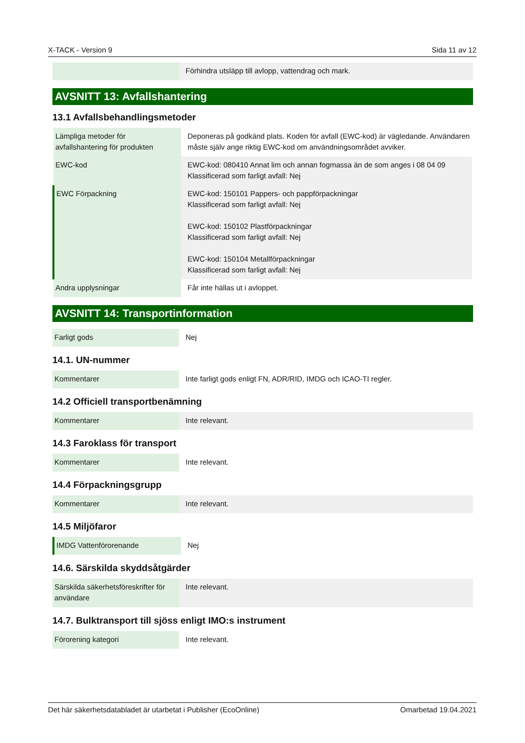X-TACK - Version 9 Sida 11 av 12
| | Förhindra utsläpp till avlopp, vattendrag och mark. |
AVSNITT 13: Avfallshantering
13.1 Avfallsbehandlingsmetoder
| Lämpliga metoder för avfallshantering för produkten | Deponeras på godkänd plats. Koden för avfall (EWC-kod) är vägledande. Användaren måste själv ange riktig EWC-kod om användningsområdet avviker. |
| EWC-kod | EWC-kod: 080410 Annat lim och annan fogmassa än de som anges i 08 04 09 Klassificerad som farligt avfall: Nej |
| EWC Förpackning | EWC-kod: 150101 Pappers- och pappförpackningar Klassificerad som farligt avfall: Nej EWC-kod: 150102 Plastförpackningar Klassificerad som farligt avfall: Nej EWC-kod: 150104 Metallförpackningar Klassificerad som farligt avfall: Nej |
| Andra upplysningar | Får inte hällas ut i avloppet. |
AVSNITT 14: Transportinformation
| Farligt gods | Nej |
14.1. UN-nummer
| Kommentarer | Inte farligt gods enligt FN, ADR/RID, IMDG och ICAO-TI regler. |
14.2 Officiell transportbenämning
| Kommentarer | Inte relevant. |
14.3 Faroklass för transport
| Kommentarer | Inte relevant. |
14.4 Förpackningsgrupp
| Kommentarer | Inte relevant. |
14.5 Miljöfaror
| IMDG Vattenförorenande | Nej |
14.6. Särskilda skyddsåtgärder
| Särskilda säkerhetsföreskrifter för användare | Inte relevant. |
14.7. Bulktransport till sjöss enligt IMO:s instrument
| Förorening kategori | Inte relevant. |
Det här säkerhetsdatabladet är utarbetat i Publisher (EcoOnline) Omarbetad 19.04.2021